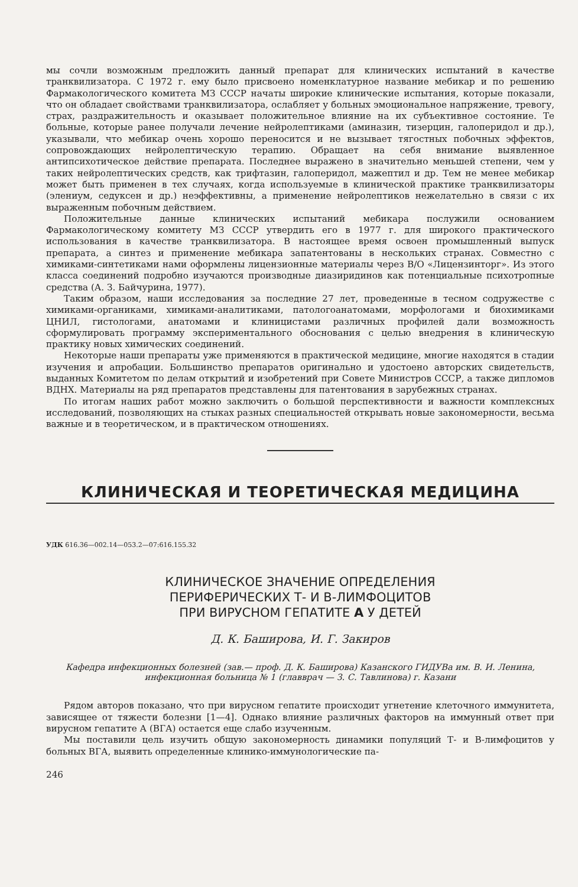мы сочли возможным предложить данный препарат для клинических испытаний в качестве транквилизатора. С 1972 г. ему было присвоено номенклатурное название мебикар и по решению Фармакологического комитета МЗ СССР начаты широкие клинические испытания, которые показали, что он обладает свойствами транквилизатора, ослабляет у больных эмоциональное напряжение, тревогу, страх, раздражительность и оказывает положительное влияние на их субъективное состояние. Те больные, которые ранее получали лечение нейролептиками (аминазин, тизерцин, галоперидол и др.), указывали, что мебикар очень хорошо переносится и не вызывает тягостных побочных эффектов, сопровождающих нейролептическую терапию. Обращает на себя внимание выявленное антипсихотическое действие препарата. Последнее выражено в значительно меньшей степени, чем у таких нейролептических средств, как трифтазин, галоперидол, мажептил и др. Тем не менее мебикар может быть применен в тех случаях, когда используемые в клинической практике транквилизаторы (элениум, седуксен и др.) неэффективны, а применение нейролептиков нежелательно в связи с их выраженным побочным действием.
Положительные данные клинических испытаний мебикара послужили основанием Фармакологическому комитету МЗ СССР утвердить его в 1977 г. для широкого практического использования в качестве транквилизатора. В настоящее время освоен промышленный выпуск препарата, а синтез и применение мебикара запатентованы в нескольких странах. Совместно с химиками-синтетиками нами оформлены лицензионные материалы через В/О «Лицензинторг». Из этого класса соединений подробно изучаются производные диазиридинов как потенциальные психотропные средства (А. З. Байчурина, 1977).
Таким образом, наши исследования за последние 27 лет, проведенные в тесном содружестве с химиками-органиками, химиками-аналитиками, патологоанатомами, морфологами и биохимиками ЦНИЛ, гистологами, анатомами и клиницистами различных профилей дали возможность сформулировать программу экспериментального обоснования с целью внедрения в клиническую практику новых химических соединений.
Некоторые наши препараты уже применяются в практической медицине, многие находятся в стадии изучения и апробации. Большинство препаратов оригинально и удостоено авторских свидетельств, выданных Комитетом по делам открытий и изобретений при Совете Министров СССР, а также дипломов ВДНХ. Материалы на ряд препаратов представлены для патентования в зарубежных странах.
По итогам наших работ можно заключить о большой перспективности и важности комплексных исследований, позволяющих на стыках разных специальностей открывать новые закономерности, весьма важные и в теоретическом, и в практическом отношениях.
КЛИНИЧЕСКАЯ И ТЕОРЕТИЧЕСКАЯ МЕДИЦИНА
УДК 616.36—002.14—053.2—07:616.155.32
КЛИНИЧЕСКОЕ ЗНАЧЕНИЕ ОПРЕДЕЛЕНИЯ
ПЕРИФЕРИЧЕСКИХ Т- И В-ЛИМФОЦИТОВ
ПРИ ВИРУСНОМ ГЕПАТИТЕ А У ДЕТЕЙ
Д. К. Баширова, И. Г. Закиров
Кафедра инфекционных болезней (зав.— проф. Д. К. Баширова) Казанского ГИДУВа им. В. И. Ленина, инфекционная больница № 1 (главврач — З. С. Тавлинова) г. Казани
Рядом авторов показано, что при вирусном гепатите происходит угнетение клеточного иммунитета, зависящее от тяжести болезни [1—4]. Однако влияние различных факторов на иммунный ответ при вирусном гепатите А (ВГА) остается еще слабо изученным.
Мы поставили цель изучить общую закономерность динамики популяций Т- и В-лимфоцитов у больных ВГА, выявить определенные клинико-иммунологические па-
246